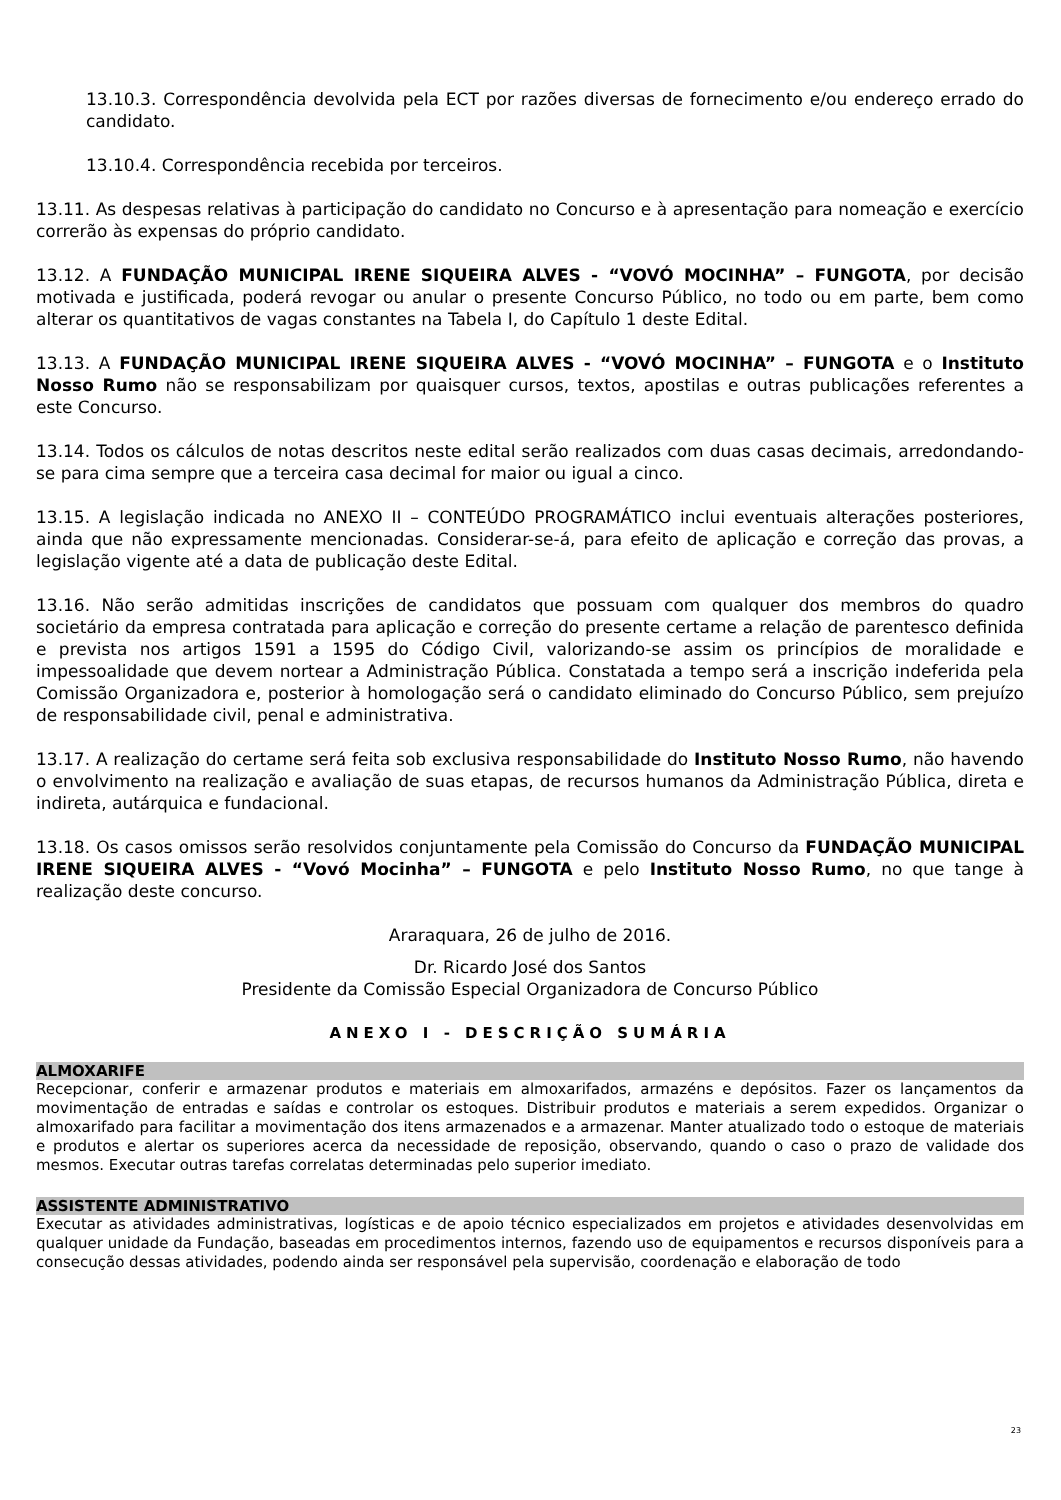13.10.3. Correspondência devolvida pela ECT por razões diversas de fornecimento e/ou endereço errado do candidato.
13.10.4. Correspondência recebida por terceiros.
13.11. As despesas relativas à participação do candidato no Concurso e à apresentação para nomeação e exercício correrão às expensas do próprio candidato.
13.12. A FUNDAÇÃO MUNICIPAL IRENE SIQUEIRA ALVES - “VOVÓ MOCINHA” – FUNGOTA, por decisão motivada e justificada, poderá revogar ou anular o presente Concurso Público, no todo ou em parte, bem como alterar os quantitativos de vagas constantes na Tabela I, do Capítulo 1 deste Edital.
13.13. A FUNDAÇÃO MUNICIPAL IRENE SIQUEIRA ALVES - “VOVÓ MOCINHA” – FUNGOTA e o Instituto Nosso Rumo não se responsabilizam por quaisquer cursos, textos, apostilas e outras publicações referentes a este Concurso.
13.14. Todos os cálculos de notas descritos neste edital serão realizados com duas casas decimais, arredondando-se para cima sempre que a terceira casa decimal for maior ou igual a cinco.
13.15. A legislação indicada no ANEXO II – CONTEÚDO PROGRAMÁTICO inclui eventuais alterações posteriores, ainda que não expressamente mencionadas. Considerar-se-á, para efeito de aplicação e correção das provas, a legislação vigente até a data de publicação deste Edital.
13.16. Não serão admitidas inscrições de candidatos que possuam com qualquer dos membros do quadro societário da empresa contratada para aplicação e correção do presente certame a relação de parentesco definida e prevista nos artigos 1591 a 1595 do Código Civil, valorizando-se assim os princípios de moralidade e impessoalidade que devem nortear a Administração Pública. Constatada a tempo será a inscrição indeferida pela Comissão Organizadora e, posterior à homologação será o candidato eliminado do Concurso Público, sem prejuízo de responsabilidade civil, penal e administrativa.
13.17. A realização do certame será feita sob exclusiva responsabilidade do Instituto Nosso Rumo, não havendo o envolvimento na realização e avaliação de suas etapas, de recursos humanos da Administração Pública, direta e indireta, autárquica e fundacional.
13.18. Os casos omissos serão resolvidos conjuntamente pela Comissão do Concurso da FUNDAÇÃO MUNICIPAL IRENE SIQUEIRA ALVES - “Vovó Mocinha” – FUNGOTA e pelo Instituto Nosso Rumo, no que tange à realização deste concurso.
Araraquara, 26 de julho de 2016.
Dr. Ricardo José dos Santos
Presidente da Comissão Especial Organizadora de Concurso Público
ANEXO I - DESCRIÇÃO SUMÁRIA
ALMOXARIFE
Recepcionar, conferir e armazenar produtos e materiais em almoxarifados, armazéns e depósitos. Fazer os lançamentos da movimentação de entradas e saídas e controlar os estoques. Distribuir produtos e materiais a serem expedidos. Organizar o almoxarifado para facilitar a movimentação dos itens armazenados e a armazenar. Manter atualizado todo o estoque de materiais e produtos e alertar os superiores acerca da necessidade de reposição, observando, quando o caso o prazo de validade dos mesmos. Executar outras tarefas correlatas determinadas pelo superior imediato.
ASSISTENTE ADMINISTRATIVO
Executar as atividades administrativas, logísticas e de apoio técnico especializados em projetos e atividades desenvolvidas em qualquer unidade da Fundação, baseadas em procedimentos internos, fazendo uso de equipamentos e recursos disponíveis para a consecução dessas atividades, podendo ainda ser responsável pela supervisão, coordenação e elaboração de todo
23